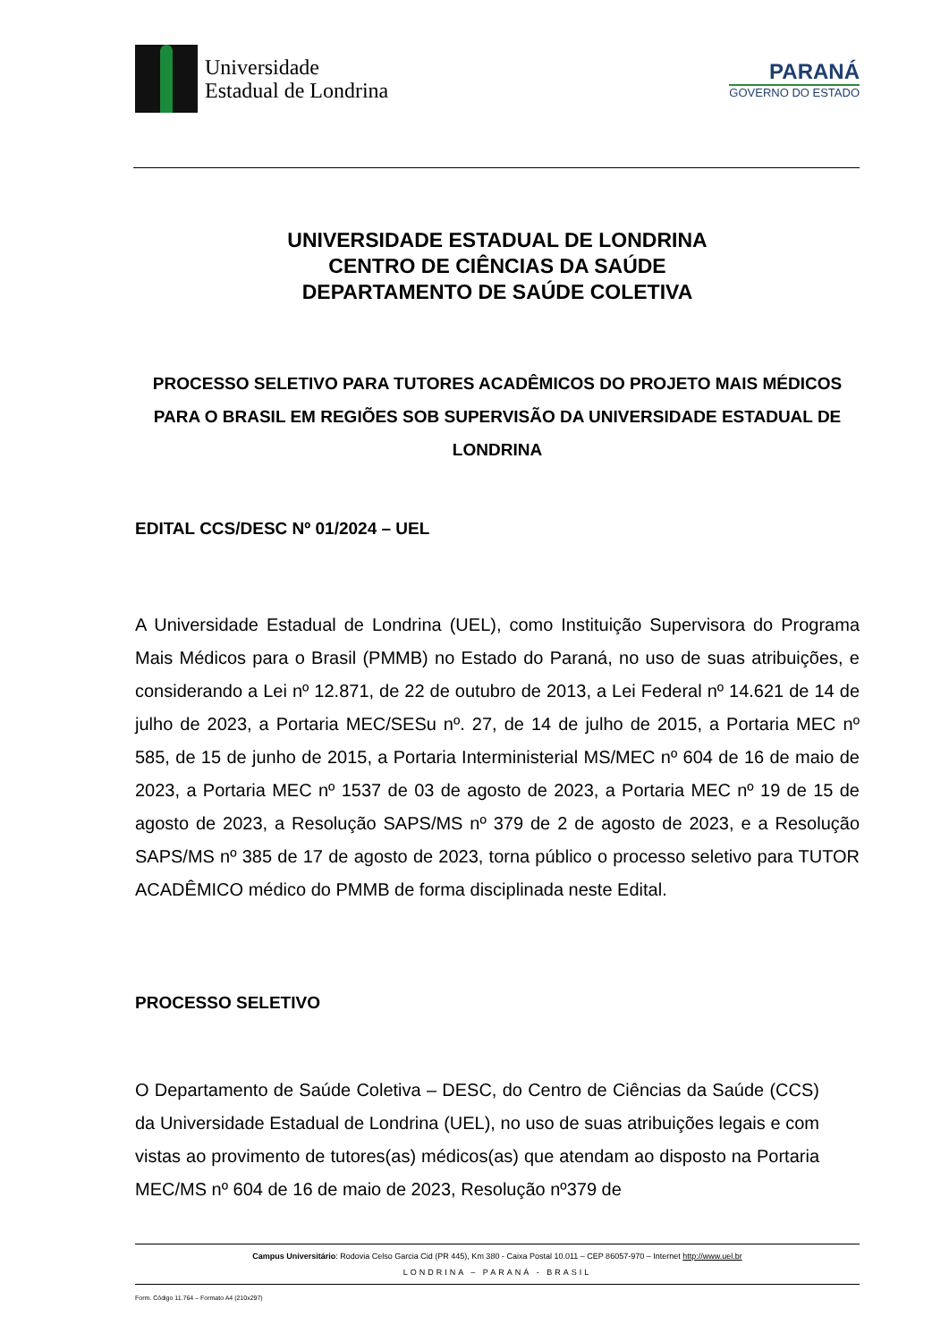Universidade
Estadual de Londrina
PARANÁ
GOVERNO DO ESTADO
UNIVERSIDADE ESTADUAL DE LONDRINA
CENTRO DE CIÊNCIAS DA SAÚDE
DEPARTAMENTO DE SAÚDE COLETIVA
PROCESSO SELETIVO PARA TUTORES ACADÊMICOS DO PROJETO MAIS MÉDICOS PARA O BRASIL EM REGIÕES SOB SUPERVISÃO DA UNIVERSIDADE ESTADUAL DE LONDRINA
EDITAL CCS/DESC Nº 01/2024 – UEL
A Universidade Estadual de Londrina (UEL), como Instituição Supervisora do Programa Mais Médicos para o Brasil (PMMB) no Estado do Paraná, no uso de suas atribuições, e considerando a Lei nº 12.871, de 22 de outubro de 2013, a Lei Federal nº 14.621 de 14 de julho de 2023, a Portaria MEC/SESu nº. 27, de 14 de julho de 2015, a Portaria MEC nº 585, de 15 de junho de 2015, a Portaria Interministerial MS/MEC nº 604 de 16 de maio de 2023, a Portaria MEC nº 1537 de 03 de agosto de 2023, a Portaria MEC nº 19 de 15 de agosto de 2023, a Resolução SAPS/MS nº 379 de 2 de agosto de 2023, e a Resolução SAPS/MS nº 385 de 17 de agosto de 2023, torna público o processo seletivo para TUTOR ACADÊMICO médico do PMMB de forma disciplinada neste Edital.
PROCESSO SELETIVO
O Departamento de Saúde Coletiva – DESC, do Centro de Ciências da Saúde (CCS) da Universidade Estadual de Londrina (UEL), no uso de suas atribuições legais e com vistas ao provimento de tutores(as) médicos(as) que atendam ao disposto na Portaria MEC/MS nº 604 de 16 de maio de 2023, Resolução nº379 de
Campus Universitário: Rodovia Celso Garcia Cid (PR 445), Km 380 - Caixa Postal 10.011 – CEP 86057-970 – Internet http://www.uel.br
LONDRINA – PARANÁ - BRASIL
Form. Código 11.764 – Formato A4 (210x297)